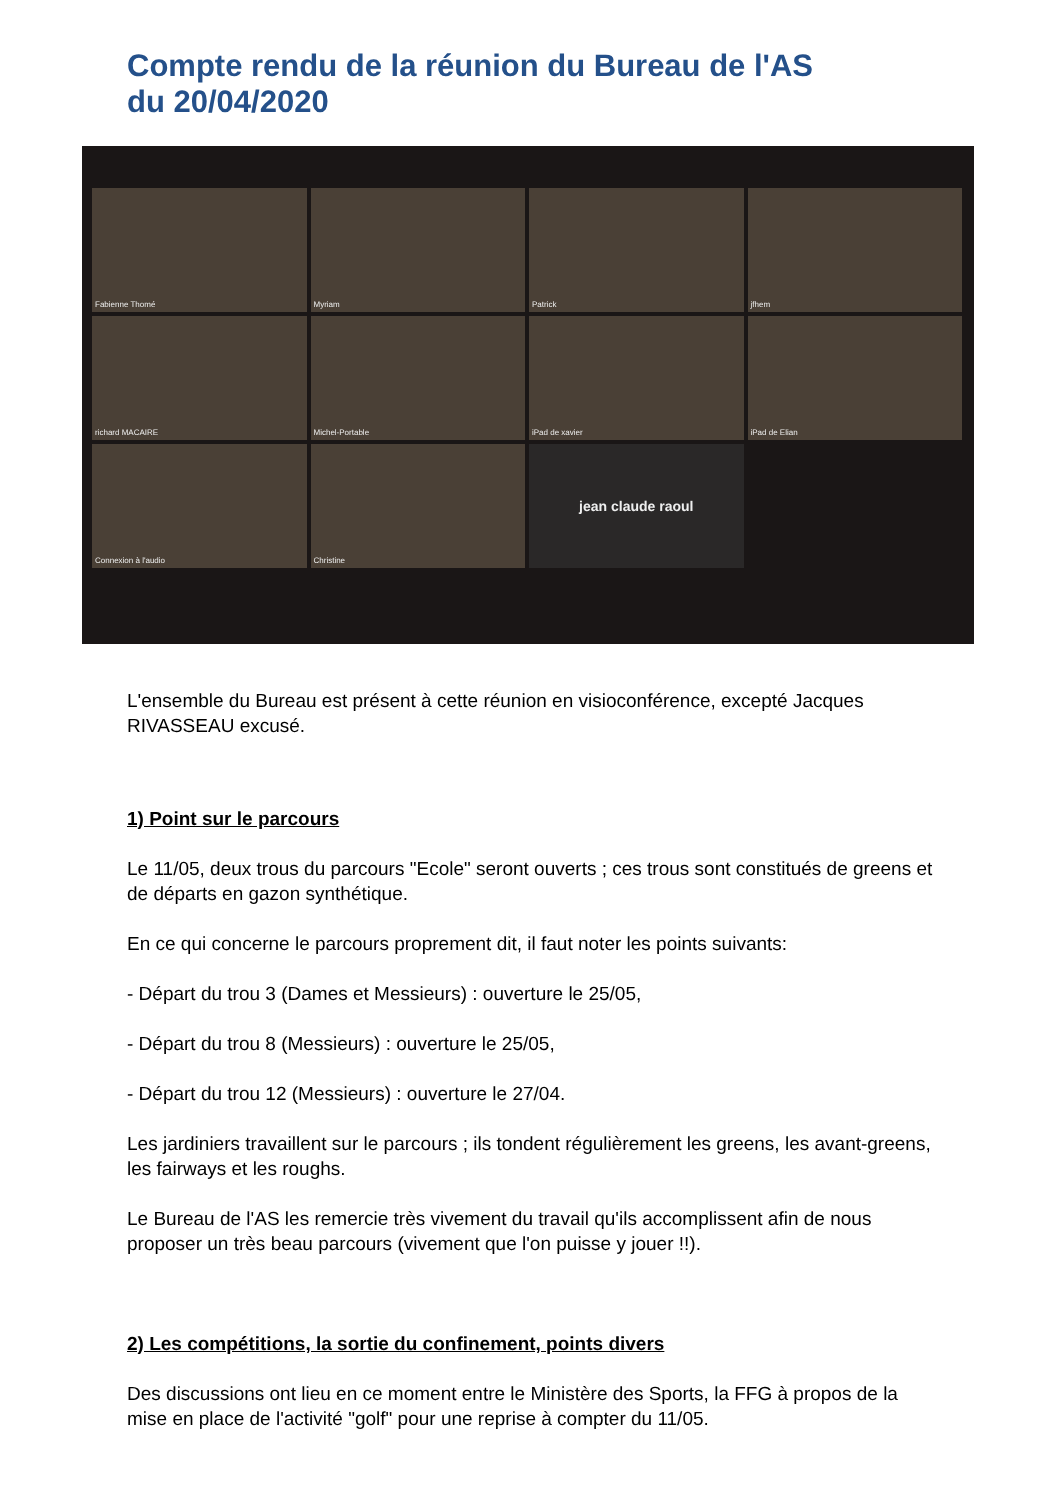Compte rendu de la réunion du Bureau de l'AS
du 20/04/2020
Fabienne Thomé
Myriam
Patrick
jfhem
richard MACAIRE
Michel-Portable
iPad de xavier
iPad de Elian
Connexion à l'audio
Christine
jean claude raoul
L'ensemble du Bureau est présent à cette réunion en visioconférence, excepté Jacques RIVASSEAU excusé.
1) Point sur le parcours
Le 11/05, deux trous du parcours "Ecole" seront ouverts ; ces trous sont constitués de greens et de départs en gazon synthétique.
En ce qui concerne le parcours proprement dit, il faut noter les points suivants:
- Départ du trou 3 (Dames et Messieurs) : ouverture le 25/05,
- Départ du trou 8 (Messieurs) : ouverture le 25/05,
- Départ du trou 12 (Messieurs) : ouverture le 27/04.
Les jardiniers travaillent sur le parcours ; ils tondent régulièrement les greens, les avant-greens, les fairways et les roughs.
Le Bureau de l'AS les remercie très vivement du travail qu'ils accomplissent afin de nous proposer un très beau parcours (vivement que l'on puisse y jouer !!).
2) Les compétitions, la sortie du confinement, points divers
Des discussions ont lieu en ce moment entre le Ministère des Sports, la FFG à propos de la mise en place de l'activité "golf" pour une reprise à compter du 11/05.